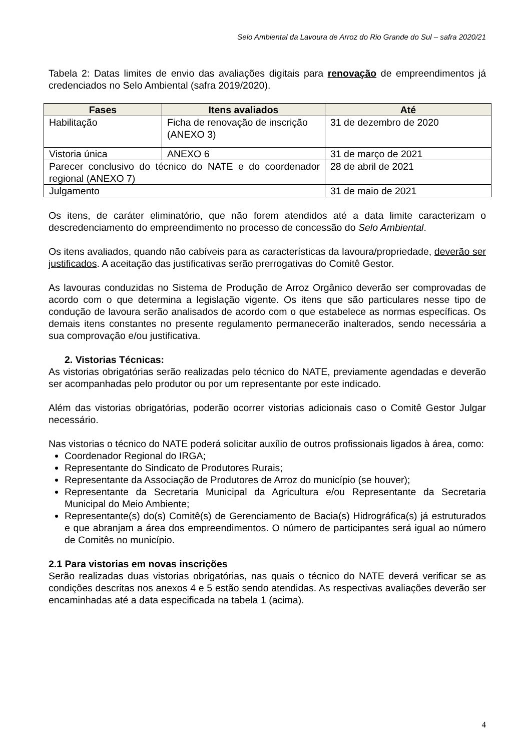Selo Ambiental da Lavoura de Arroz do Rio Grande do Sul – safra 2020/21
Tabela 2: Datas limites de envio das avaliações digitais para renovação de empreendimentos já credenciados no Selo Ambiental (safra 2019/2020).
| Fases | Itens avaliados | Até |
| --- | --- | --- |
| Habilitação | Ficha de renovação de inscrição (ANEXO 3) | 31 de dezembro de 2020 |
| Vistoria única | ANEXO 6 | 31 de março de 2021 |
| Parecer conclusivo do técnico do NATE e do coordenador regional (ANEXO 7) | | 28 de abril de 2021 |
| Julgamento | | 31 de maio de 2021 |
Os itens, de caráter eliminatório, que não forem atendidos até a data limite caracterizam o descredenciamento do empreendimento no processo de concessão do Selo Ambiental.
Os itens avaliados, quando não cabíveis para as características da lavoura/propriedade, deverão ser justificados. A aceitação das justificativas serão prerrogativas do Comitê Gestor.
As lavouras conduzidas no Sistema de Produção de Arroz Orgânico deverão ser comprovadas de acordo com o que determina a legislação vigente. Os itens que são particulares nesse tipo de condução de lavoura serão analisados de acordo com o que estabelece as normas específicas. Os demais itens constantes no presente regulamento permanecerão inalterados, sendo necessária a sua comprovação e/ou justificativa.
2. Vistorias Técnicas:
As vistorias obrigatórias serão realizadas pelo técnico do NATE, previamente agendadas e deverão ser acompanhadas pelo produtor ou por um representante por este indicado.
Além das vistorias obrigatórias, poderão ocorrer vistorias adicionais caso o Comitê Gestor Julgar necessário.
Nas vistorias o técnico do NATE poderá solicitar auxílio de outros profissionais ligados à área, como:
Coordenador Regional do IRGA;
Representante do Sindicato de Produtores Rurais;
Representante da Associação de Produtores de Arroz do município (se houver);
Representante da Secretaria Municipal da Agricultura e/ou Representante da Secretaria Municipal do Meio Ambiente;
Representante(s) do(s) Comitê(s) de Gerenciamento de Bacia(s) Hidrográfica(s) já estruturados e que abranjam a área dos empreendimentos. O número de participantes será igual ao número de Comitês no município.
2.1 Para vistorias em novas inscrições
Serão realizadas duas vistorias obrigatórias, nas quais o técnico do NATE deverá verificar se as condições descritas nos anexos 4 e 5 estão sendo atendidas. As respectivas avaliações deverão ser encaminhadas até a data especificada na tabela 1 (acima).
4